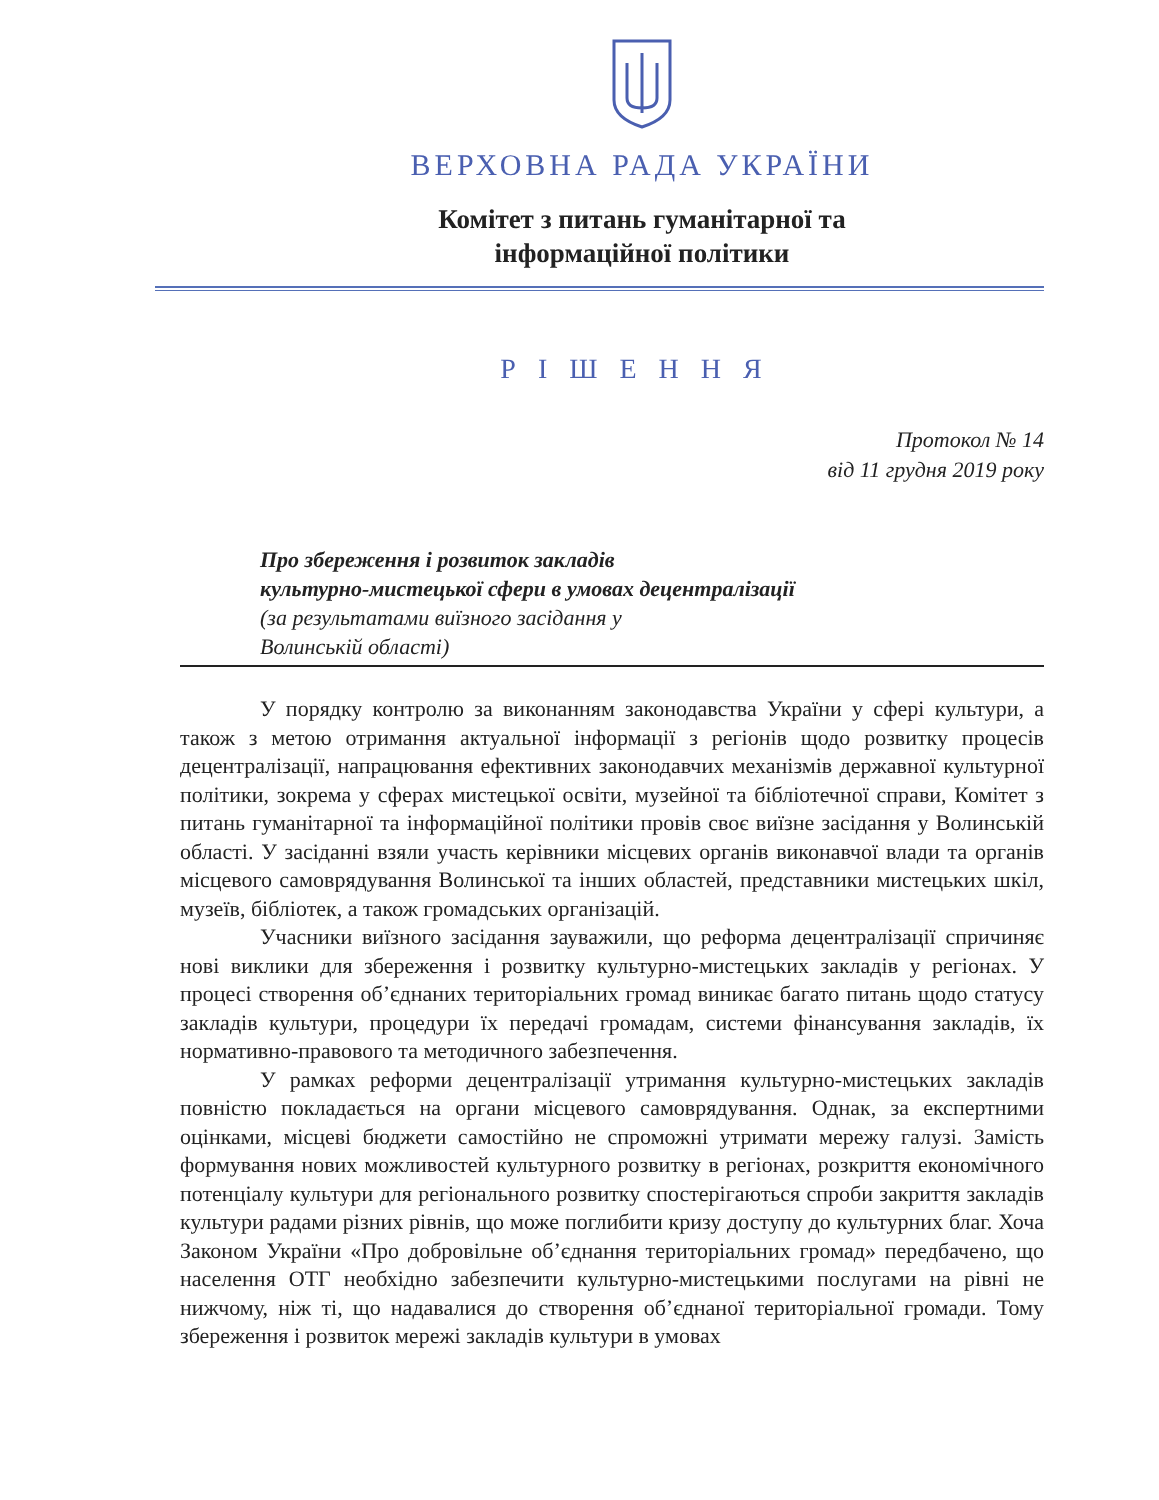ВЕРХОВНА РАДА УКРАЇНИ
Комітет з питань гуманітарної та
інформаційної політики
РІШЕННЯ
Протокол № 14
від 11 грудня 2019 року
Про збереження і розвиток закладів
культурно-мистецької сфери в умовах децентралізації
(за результатами виїзного засідання у
Волинській області)
У порядку контролю за виконанням законодавства України у сфері культури, а також з метою отримання актуальної інформації з регіонів щодо розвитку процесів децентралізації, напрацювання ефективних законодавчих механізмів державної культурної політики, зокрема у сферах мистецької освіти, музейної та бібліотечної справи, Комітет з питань гуманітарної та інформаційної політики провів своє виїзне засідання у Волинській області. У засіданні взяли участь керівники місцевих органів виконавчої влади та органів місцевого самоврядування Волинської та інших областей, представники мистецьких шкіл, музеїв, бібліотек, а також громадських організацій.
Учасники виїзного засідання зауважили, що реформа децентралізації спричиняє нові виклики для збереження і розвитку культурно-мистецьких закладів у регіонах. У процесі створення об’єднаних територіальних громад виникає багато питань щодо статусу закладів культури, процедури їх передачі громадам, системи фінансування закладів, їх нормативно-правового та методичного забезпечення.
У рамках реформи децентралізації утримання культурно-мистецьких закладів повністю покладається на органи місцевого самоврядування. Однак, за експертними оцінками, місцеві бюджети самостійно не спроможні утримати мережу галузі. Замість формування нових можливостей культурного розвитку в регіонах, розкриття економічного потенціалу культури для регіонального розвитку спостерігаються спроби закриття закладів культури радами різних рівнів, що може поглибити кризу доступу до культурних благ. Хоча Законом України «Про добровільне об’єднання територіальних громад» передбачено, що населення ОТГ необхідно забезпечити культурно-мистецькими послугами на рівні не нижчому, ніж ті, що надавалися до створення об’єднаної територіальної громади. Тому збереження і розвиток мережі закладів культури в умовах